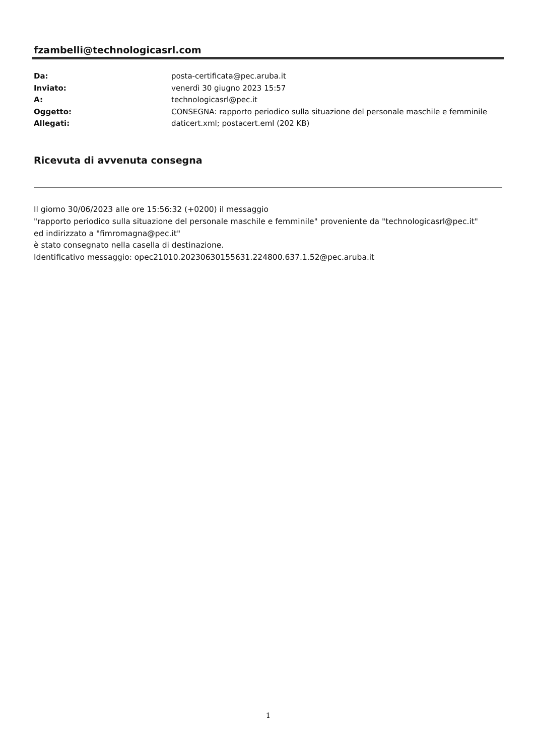fzambelli@technologicasrl.com
Da: posta-certificata@pec.aruba.it
Inviato: venerdì 30 giugno 2023 15:57
A: technologicasrl@pec.it
Oggetto: CONSEGNA: rapporto periodico sulla situazione del personale maschile e femminile
Allegati: daticert.xml; postacert.eml (202 KB)
Ricevuta di avvenuta consegna
Il giorno 30/06/2023 alle ore 15:56:32 (+0200) il messaggio
"rapporto periodico sulla situazione del personale maschile e femminile" proveniente da "technologicasrl@pec.it"
ed indirizzato a "fimromagna@pec.it"
è stato consegnato nella casella di destinazione.
Identificativo messaggio: opec21010.20230630155631.224800.637.1.52@pec.aruba.it
1